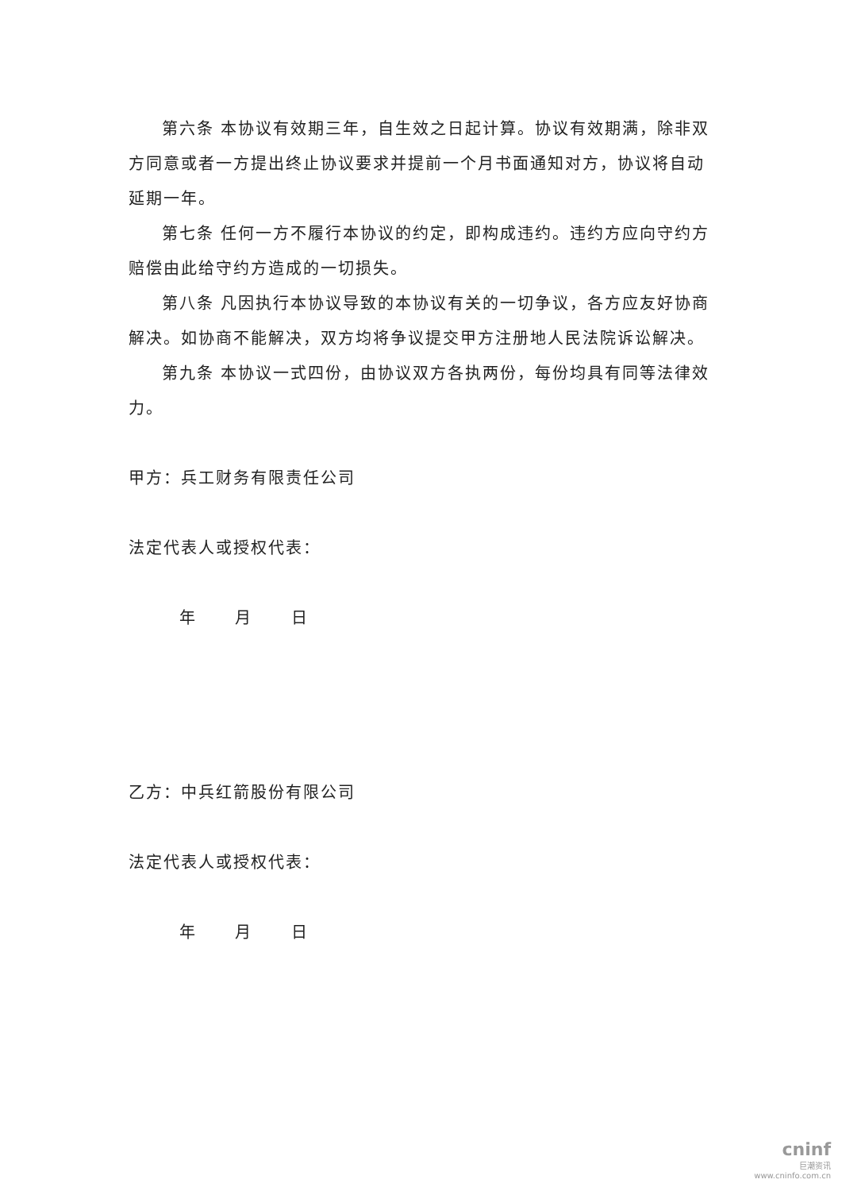第六条 本协议有效期三年，自生效之日起计算。协议有效期满，除非双方同意或者一方提出终止协议要求并提前一个月书面通知对方，协议将自动延期一年。
第七条 任何一方不履行本协议的约定，即构成违约。违约方应向守约方赔偿由此给守约方造成的一切损失。
第八条 凡因执行本协议导致的本协议有关的一切争议，各方应友好协商解决。如协商不能解决，双方均将争议提交甲方注册地人民法院诉讼解决。
第九条 本协议一式四份，由协议双方各执两份，每份均具有同等法律效力。
甲方：兵工财务有限责任公司
法定代表人或授权代表：
年 月 日
乙方：中兵红箭股份有限公司
法定代表人或授权代表：
年 月 日
cninf
巨潮资讯
www.cninfo.com.cn